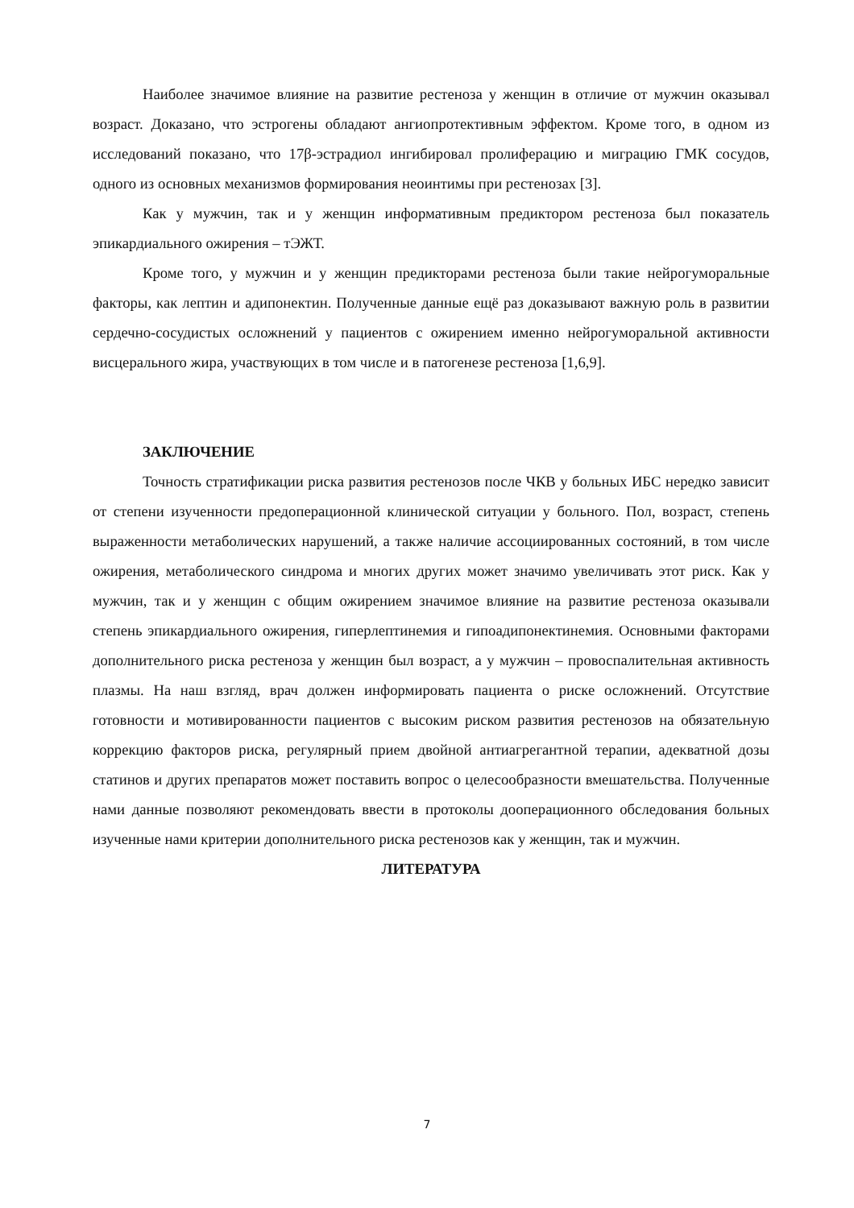Наиболее значимое влияние на развитие рестеноза у женщин в отличие от мужчин оказывал возраст. Доказано, что эстрогены обладают ангиопротективным эффектом. Кроме того, в одном из исследований показано, что 17β-эстрадиол ингибировал пролиферацию и миграцию ГМК сосудов, одного из основных механизмов формирования неоинтимы при рестенозах [3].
Как у мужчин, так и у женщин информативным предиктором рестеноза был показатель эпикардиального ожирения – тЭЖТ.
Кроме того, у мужчин и у женщин предикторами рестеноза были такие нейрогуморальные факторы, как лептин и адипонектин. Полученные данные ещё раз доказывают важную роль в развитии сердечно-сосудистых осложнений у пациентов с ожирением именно нейрогуморальной активности висцерального жира, участвующих в том числе и в патогенезе рестеноза [1,6,9].
ЗАКЛЮЧЕНИЕ
Точность стратификации риска развития рестенозов после ЧКВ у больных ИБС нередко зависит от степени изученности предоперационной клинической ситуации у больного. Пол, возраст, степень выраженности метаболических нарушений, а также наличие ассоциированных состояний, в том числе ожирения, метаболического синдрома и многих других может значимо увеличивать этот риск. Как у мужчин, так и у женщин с общим ожирением значимое влияние на развитие рестеноза оказывали степень эпикардиального ожирения, гиперлептинемия и гипоадипонектинемия. Основными факторами дополнительного риска рестеноза у женщин был возраст, а у мужчин – провоспалительная активность плазмы. На наш взгляд, врач должен информировать пациента о риске осложнений. Отсутствие готовности и мотивированности пациентов с высоким риском развития рестенозов на обязательную коррекцию факторов риска, регулярный прием двойной антиагрегантной терапии, адекватной дозы статинов и других препаратов может поставить вопрос о целесообразности вмешательства. Полученные нами данные позволяют рекомендовать ввести в протоколы дооперационного обследования больных изученные нами критерии дополнительного риска рестенозов как у женщин, так и мужчин.
ЛИТЕРАТУРА
7